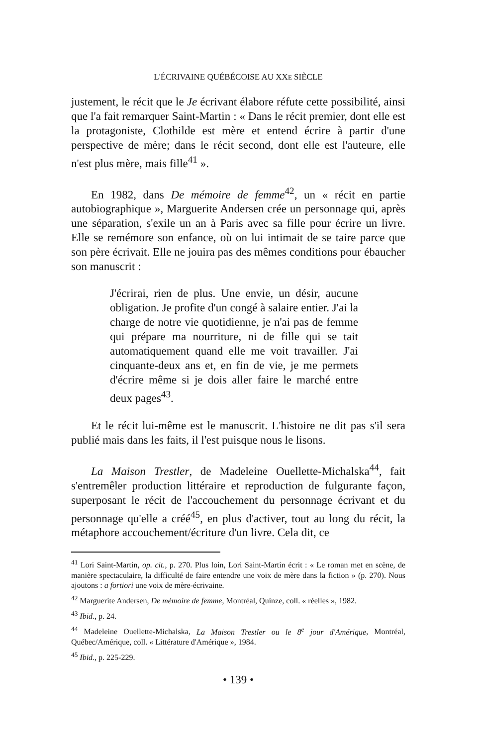L'ÉCRIVAINE QUÉBÉCOISE AU XXE SIÈCLE
justement, le récit que le Je écrivant élabore réfute cette possibilité, ainsi que l'a fait remarquer Saint-Martin : « Dans le récit premier, dont elle est la protagoniste, Clothilde est mère et entend écrire à partir d'une perspective de mère; dans le récit second, dont elle est l'auteure, elle n'est plus mère, mais fille<sup>41</sup> ».
En 1982, dans De mémoire de femme<sup>42</sup>, un « récit en partie autobiographique », Marguerite Andersen crée un personnage qui, après une séparation, s'exile un an à Paris avec sa fille pour écrire un livre. Elle se remémore son enfance, où on lui intimait de se taire parce que son père écrivait. Elle ne jouira pas des mêmes conditions pour ébaucher son manuscrit :
J'écrirai, rien de plus. Une envie, un désir, aucune obligation. Je profite d'un congé à salaire entier. J'ai la charge de notre vie quotidienne, je n'ai pas de femme qui prépare ma nourriture, ni de fille qui se tait automatiquement quand elle me voit travailler. J'ai cinquante-deux ans et, en fin de vie, je me permets d'écrire même si je dois aller faire le marché entre deux pages<sup>43</sup>.
Et le récit lui-même est le manuscrit. L'histoire ne dit pas s'il sera publié mais dans les faits, il l'est puisque nous le lisons.
La Maison Trestler, de Madeleine Ouellette-Michalska<sup>44</sup>, fait s'entremêler production littéraire et reproduction de fulgurante façon, superposant le récit de l'accouchement du personnage écrivant et du personnage qu'elle a créé<sup>45</sup>, en plus d'activer, tout au long du récit, la métaphore accouchement/écriture d'un livre. Cela dit, ce
<sup>41</sup> Lori Saint-Martin, op. cit., p. 270. Plus loin, Lori Saint-Martin écrit : « Le roman met en scène, de manière spectaculaire, la difficulté de faire entendre une voix de mère dans la fiction » (p. 270). Nous ajoutons : a fortiori une voix de mère-écrivaine.
<sup>42</sup> Marguerite Andersen, De mémoire de femme, Montréal, Quinze, coll. « réelles », 1982.
<sup>43</sup> Ibid., p. 24.
<sup>44</sup> Madeleine Ouellette-Michalska, La Maison Trestler ou le 8<sup>e</sup> jour d'Amérique, Montréal, Québec/Amérique, coll. « Littérature d'Amérique », 1984.
<sup>45</sup> Ibid., p. 225-229.
• 139 •